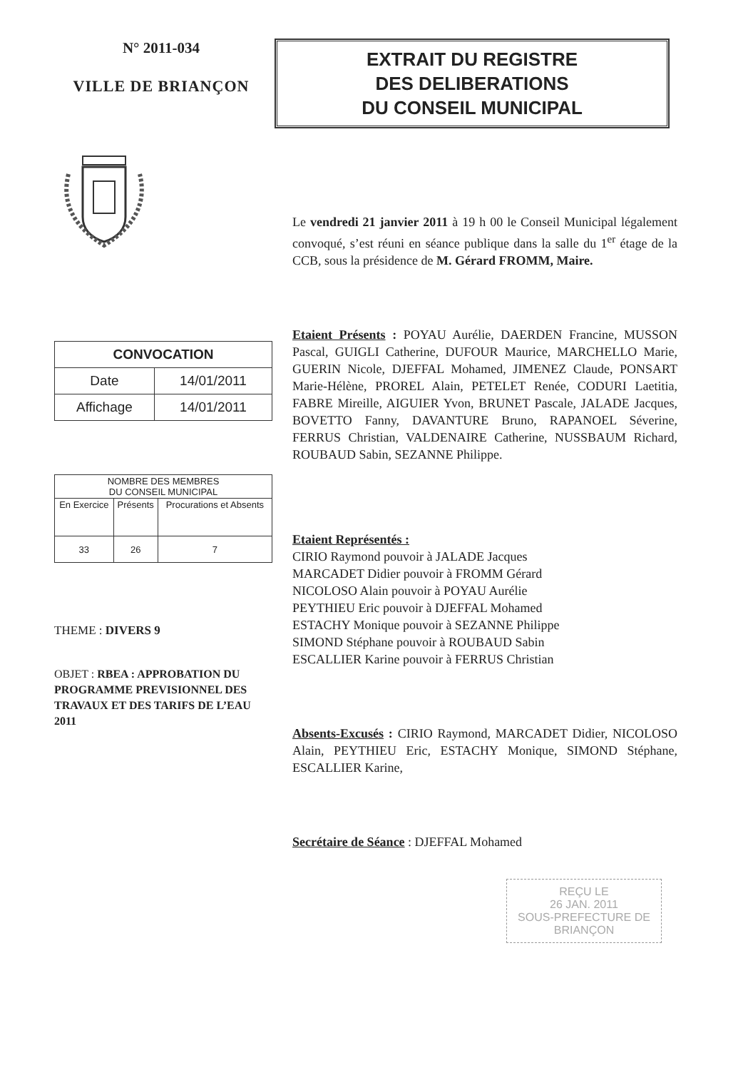N° 2011-034
VILLE DE BRIANÇON
| CONVOCATION | |
| Date | 14/01/2011 |
| Affichage | 14/01/2011 |
| NOMBRE DES MEMBRES DU CONSEIL MUNICIPAL | | |
| En Exercice | Présents | Procurations et Absents |
| 33 | 26 | 7 |
THEME : DIVERS 9
OBJET : RBEA : APPROBATION DU PROGRAMME PREVISIONNEL DES TRAVAUX ET DES TARIFS DE L’EAU 2011
EXTRAIT DU REGISTRE
DES DELIBERATIONS
DU CONSEIL MUNICIPAL
Le vendredi 21 janvier 2011 à 19 h 00 le Conseil Municipal légalement convoqué, s’est réuni en séance publique dans la salle du 1<sup>er</sup> étage de la CCB, sous la présidence de M. Gérard FROMM, Maire.
Etaient Présents : POYAU Aurélie, DAERDEN Francine, MUSSON Pascal, GUIGLI Catherine, DUFOUR Maurice, MARCHELLO Marie, GUERIN Nicole, DJEFFAL Mohamed, JIMENEZ Claude, PONSART Marie-Hélène, PROREL Alain, PETELET Renée, CODURI Laetitia, FABRE Mireille, AIGUIER Yvon, BRUNET Pascale, JALADE Jacques, BOVETTO Fanny, DAVANTURE Bruno, RAPANOEL Séverine, FERRUS Christian, VALDENAIRE Catherine, NUSSBAUM Richard, ROUBAUD Sabin, SEZANNE Philippe.
Etaient Représentés :
CIRIO Raymond pouvoir à JALADE Jacques
MARCADET Didier pouvoir à FROMM Gérard
NICOLOSO Alain pouvoir à POYAU Aurélie
PEYTHIEU Eric pouvoir à DJEFFAL Mohamed
ESTACHY Monique pouvoir à SEZANNE Philippe
SIMOND Stéphane pouvoir à ROUBAUD Sabin
ESCALLIER Karine pouvoir à FERRUS Christian
Absents-Excusés : CIRIO Raymond, MARCADET Didier, NICOLOSO Alain, PEYTHIEU Eric, ESTACHY Monique, SIMOND Stéphane, ESCALLIER Karine,
Secrétaire de Séance : DJEFFAL Mohamed
REÇU LE
26 JAN. 2011
SOUS-PREFECTURE DE BRIANÇON